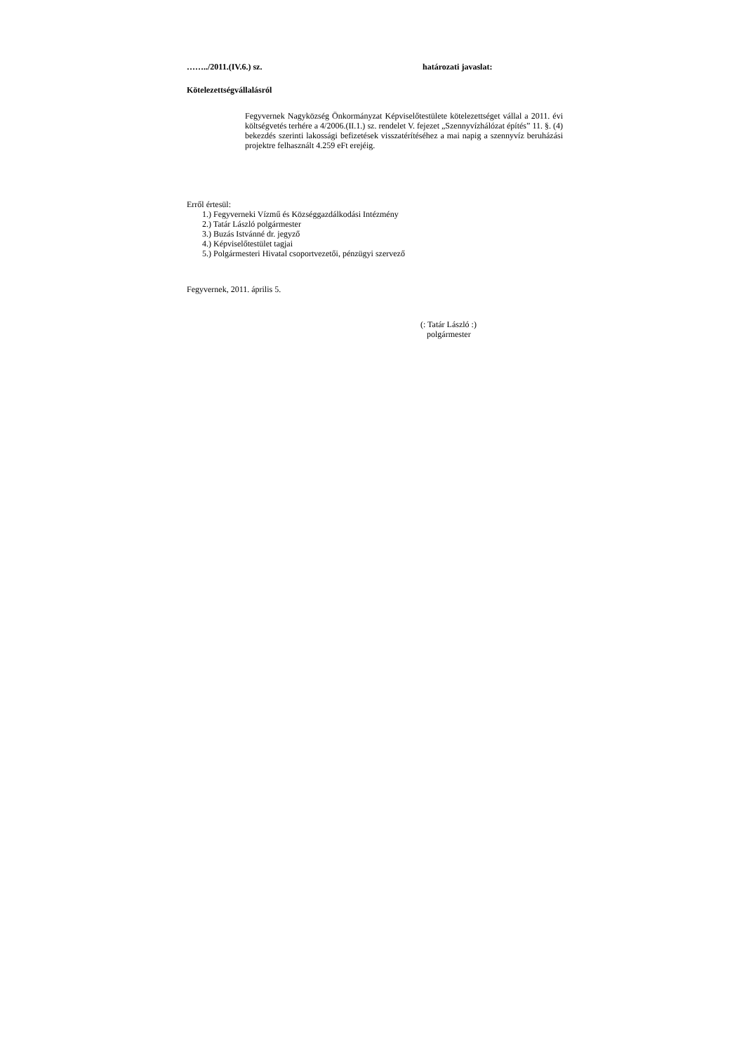……../2011.(IV.6.) sz. határozati javaslat:
Kötelezettségvállalásról
Fegyvernek Nagyközség Önkormányzat Képviselőtestülete kötelezettséget vállal a 2011. évi költségvetés terhére a 4/2006.(II.1.) sz. rendelet V. fejezet „Szennyvízhálózat építés” 11. §. (4) bekezdés szerinti lakossági befizetések visszatérítéséhez a mai napig a szennyvíz beruházási projektre felhasznált 4.259 eFt erejéig.
Erről értesül:
1.) Fegyverneki Vízmű és Községgazdálkodási Intézmény
2.) Tatár László polgármester
3.) Buzás Istvánné dr. jegyző
4.) Képviselőtestület tagjai
5.) Polgármesteri Hivatal csoportvezetői, pénzügyi szervező
Fegyvernek, 2011. április 5.
(: Tatár László :)
polgármester